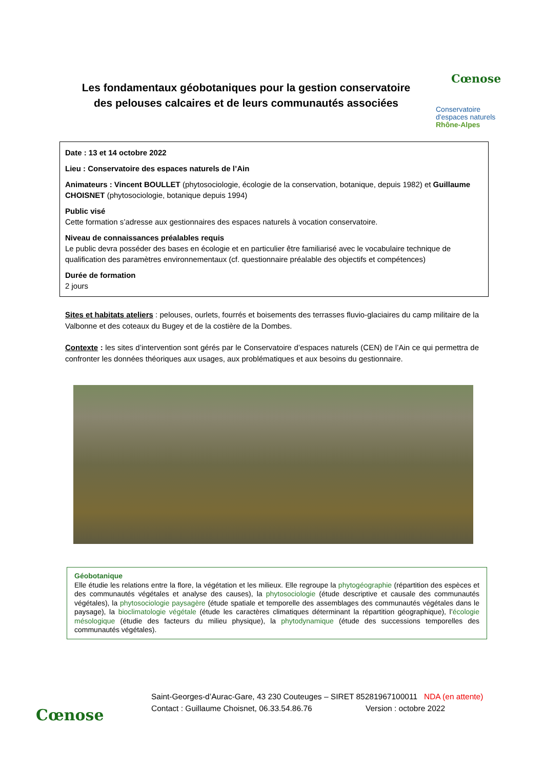Les fondamentaux géobotaniques pour la gestion conservatoire des pelouses calcaires et de leurs communautés associées
Cœnose
Conservatoire
d'espaces naturels
Rhône-Alpes
Date : 13 et 14 octobre 2022
Lieu : Conservatoire des espaces naturels de l’Ain
Animateurs : Vincent BOULLET (phytosociologie, écologie de la conservation, botanique, depuis 1982) et Guillaume CHOISNET (phytosociologie, botanique depuis 1994)
Public visé
Cette formation s’adresse aux gestionnaires des espaces naturels à vocation conservatoire.
Niveau de connaissances préalables requis
Le public devra posséder des bases en écologie et en particulier être familiarisé avec le vocabulaire technique de qualification des paramètres environnementaux (cf. questionnaire préalable des objectifs et compétences)
Durée de formation
2 jours
Sites et habitats ateliers : pelouses, ourlets, fourrés et boisements des terrasses fluvio-glaciaires du camp militaire de la Valbonne et des coteaux du Bugey et de la costière de la Dombes.
Contexte : les sites d’intervention sont gérés par le Conservatoire d’espaces naturels (CEN) de l’Ain ce qui permettra de confronter les données théoriques aux usages, aux problématiques et aux besoins du gestionnaire.
Géobotanique
Elle étudie les relations entre la flore, la végétation et les milieux. Elle regroupe la phytogéographie (répartition des espèces et des communautés végétales et analyse des causes), la phytosociologie (étude descriptive et causale des communautés végétales), la phytosociologie paysagère (étude spatiale et temporelle des assemblages des communautés végétales dans le paysage), la bioclimatologie végétale (étude les caractères climatiques déterminant la répartition géographique), l’écologie mésologique (étudie des facteurs du milieu physique), la phytodynamique (étude des successions temporelles des communautés végétales).
Cœnose
Saint-Georges-d’Aurac-Gare, 43 230 Couteuges – SIRET 85281967100011 NDA (en attente)
Contact : Guillaume Choisnet, 06.33.54.86.76 Version : octobre 2022